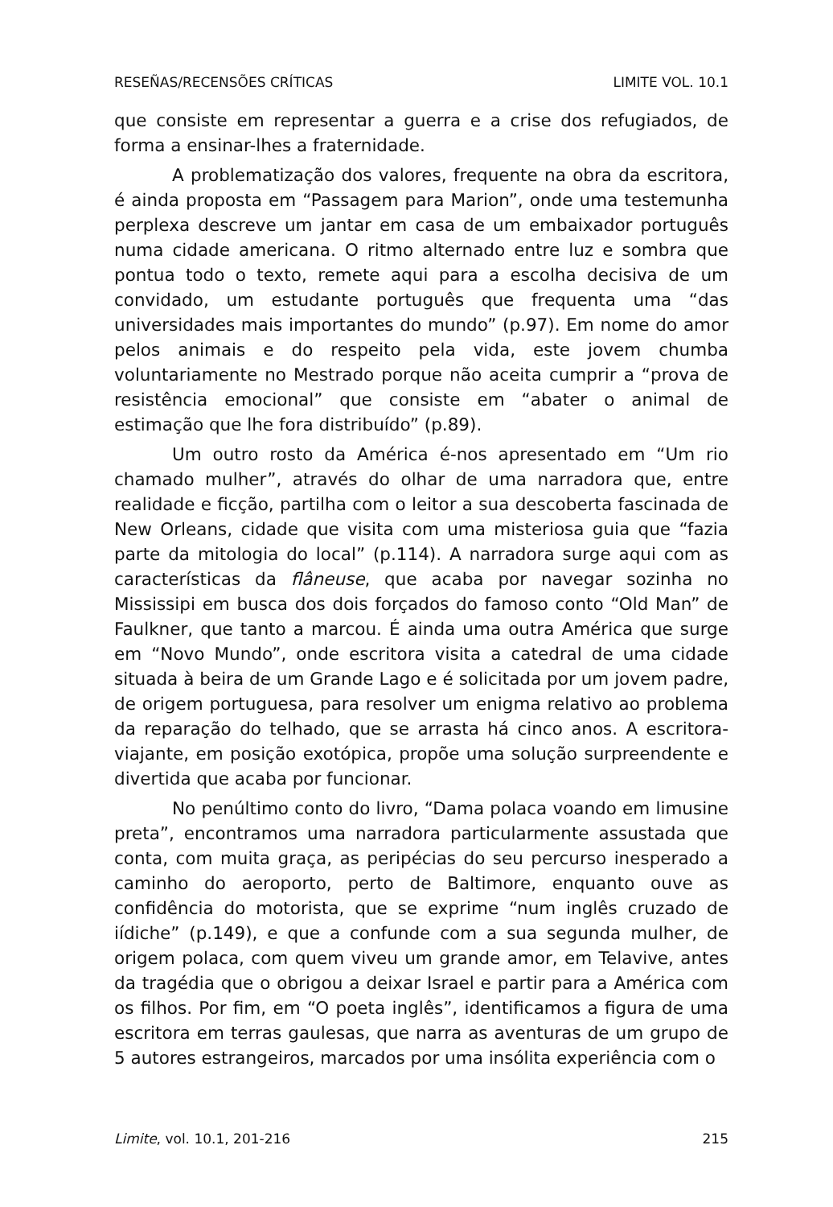RESEÑAS/RECENSÕES CRÍTICAS LIMITE VOL. 10.1
que consiste em representar a guerra e a crise dos refugiados, de forma a ensinar-lhes a fraternidade.
A problematização dos valores, frequente na obra da escritora, é ainda proposta em “Passagem para Marion”, onde uma testemunha perplexa descreve um jantar em casa de um embaixador português numa cidade americana. O ritmo alternado entre luz e sombra que pontua todo o texto, remete aqui para a escolha decisiva de um convidado, um estudante português que frequenta uma “das universidades mais importantes do mundo” (p.97). Em nome do amor pelos animais e do respeito pela vida, este jovem chumba voluntariamente no Mestrado porque não aceita cumprir a “prova de resistência emocional” que consiste em “abater o animal de estimação que lhe fora distribuído” (p.89).
Um outro rosto da América é-nos apresentado em “Um rio chamado mulher”, através do olhar de uma narradora que, entre realidade e ficção, partilha com o leitor a sua descoberta fascinada de New Orleans, cidade que visita com uma misteriosa guia que “fazia parte da mitologia do local” (p.114). A narradora surge aqui com as características da flâneuse, que acaba por navegar sozinha no Mississipi em busca dos dois forçados do famoso conto “Old Man” de Faulkner, que tanto a marcou. É ainda uma outra América que surge em “Novo Mundo”, onde escritora visita a catedral de uma cidade situada à beira de um Grande Lago e é solicitada por um jovem padre, de origem portuguesa, para resolver um enigma relativo ao problema da reparação do telhado, que se arrasta há cinco anos. A escritora-viajante, em posição exotópica, propõe uma solução surpreendente e divertida que acaba por funcionar.
No penúltimo conto do livro, “Dama polaca voando em limusine preta”, encontramos uma narradora particularmente assustada que conta, com muita graça, as peripécias do seu percurso inesperado a caminho do aeroporto, perto de Baltimore, enquanto ouve as confidência do motorista, que se exprime “num inglês cruzado de iídiche” (p.149), e que a confunde com a sua segunda mulher, de origem polaca, com quem viveu um grande amor, em Telavive, antes da tragédia que o obrigou a deixar Israel e partir para a América com os filhos. Por fim, em “O poeta inglês”, identificamos a figura de uma escritora em terras gaulesas, que narra as aventuras de um grupo de 5 autores estrangeiros, marcados por uma insólita experiência com o
Limite, vol. 10.1, 201-216 215